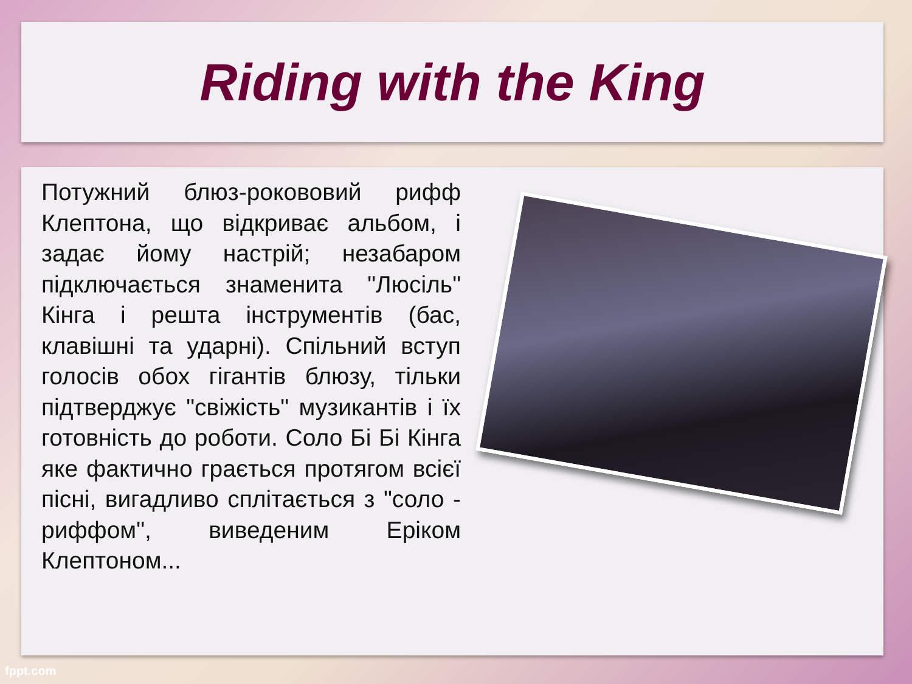Riding with the King
Потужний блюз-рокововий рифф Клептона, що відкриває альбом, і задає йому настрій; незабаром підключається знаменита "Люсіль" Кінга і решта інструментів (бас, клавішні та ударні). Спільний вступ голосів обох гігантів блюзу, тільки підтверджує "свіжість" музикантів і їх готовність до роботи. Соло Бі Бі Кінга яке фактично грається протягом всієї пісні, вигадливо сплітається з "соло - риффом", виведеним Еріком Клептоном...
fppt.com